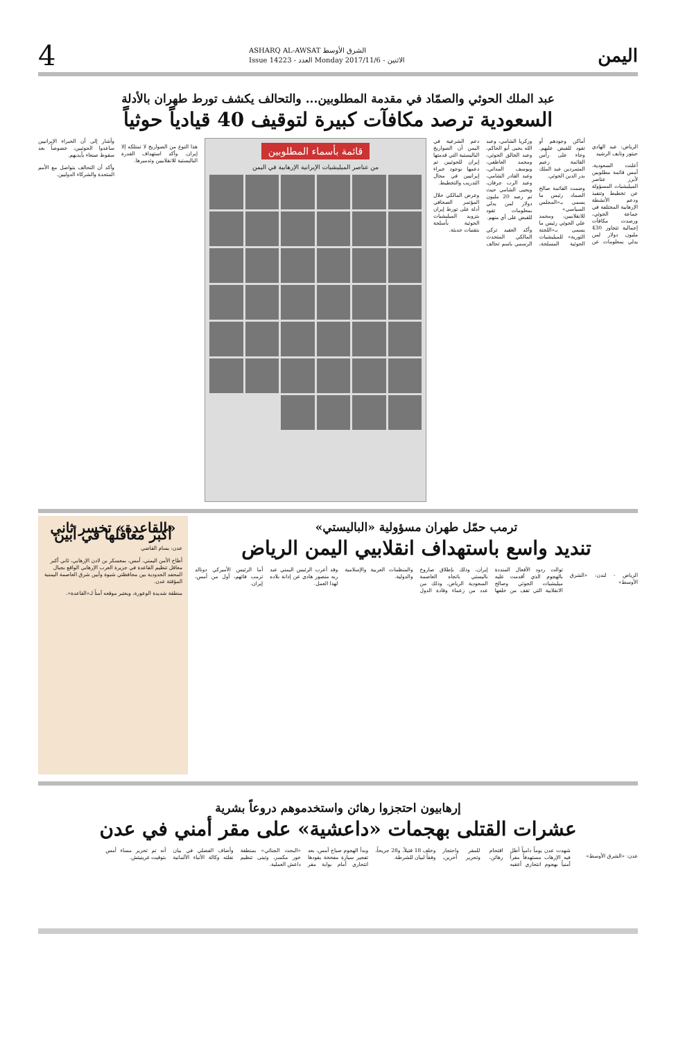4
ASHARQ AL-AWSAT الشرق الأوسط
Issue 14223 - العدد Monday 2017/11/6 - الاثنين
اليمن
عبد الملك الحوثي والصمّاد في مقدمة المطلوبين... والتحالف يكشف تورط طهران بالأدلة
السعودية ترصد مكافآت كبيرة لتوقيف 40 قيادياً حوثياً
الرياض: عبد الهادي حبتور ونايف الرشيد
أعلنت السعودية، أمس قائمة مطلوبين لأبرز عناصر الميليشيات المسؤولة عن تخطيط وتنفيذ ودعم الأنشطة الإرهابية المختلفة في جماعة الحوثي، ورصدت مكافآت إجمالية تتجاوز 430 مليون دولار لمن يدلي بمعلومات عن أماكن وجودهم أو تقود للقبض عليهم. وجاء على رأس القائمة زعيم المتمردين عبد الملك بدر الدين الحوثي.
وضمت القائمة صالح الصماد رئيس ما يسمى بـ«المجلس السياسي» للانقلابيين، ومحمد علي الحوثي رئيس ما يسمى بـ«اللجنة الثورية» للميليشيات الحوثية المسلحة، وزكريا الشامي، وعبد الله يحيى أبو الحاكم، وعبد الخالق الحوثي، ومحمد العاطفي، ويوسف المداني، وعبد القادر الشامي، وعبد الرب جرفان، ويحيى الشامي حيث تم رصد 20 مليون دولار لمن يدلي بمعلومات تقود للقبض على أي منهم.
وأكد العقيد تركي المالكي المتحدث الرسمي باسم تحالف دعم الشرعية في اليمن أن الصواريخ الباليستية التي قدمتها إيران للحوثيين تم دعمها بوجود خبراء إيرانيين في مجال التدريب والتخطيط.
وعرض المالكي خلال المؤتمر الصحافي أدلة على تورط إيران بتزويد الميليشيات الحوثية بأسلحة بتقنيات حديثة.
قائمة بأسماء المطلوبين
من عناصر الميليشيات الإيرانية الإرهابية في اليمن
هذا النوع من الصواريخ لا تمتلكه إلا إيران. وأكد استهداف القدرة الباليستية للانقلابيين وتدميرها.
وأشار إلى أن الخبراء الإيرانيين ساعدوا الحوثيين، خصوصاً بعد سقوط صنعاء بأيديهم.
وأكد أن التحالف يتواصل مع الأمم المتحدة والشركاء الدوليين.
ترمب حمّل طهران مسؤولية «الباليستي»
تنديد واسع باستهداف انقلابيي اليمن الرياض
الرياض - لندن: «الشرق الأوسط»
توالت ردود الأفعال المنددة بالهجوم الذي أقدمت عليه ميليشيات الحوثي وصالح الانقلابية التي تقف من خلفها إيران، وذلك بإطلاق صاروخ باليستي باتجاه العاصمة السعودية الرياض، وذلك من عدد من زعماء وقادة الدول والمنظمات العربية والإسلامية والدولية.
وقد أعرب الرئيس اليمني عبد ربه منصور هادي عن إدانة بلاده لهذا العمل.
أما الرئيس الأميركي دونالد ترمب فاتهم، أول من أمس، إيران.
«القاعدة» تخسر ثاني أكبر معاقلها في أبين
عدن: بسام القاضي
أطاح الأمن اليمني، أمس، بمعسكر بن لادن الإرهابي، ثاني أكبر معاقل تنظيم القاعدة في جزيرة العرب الإرهابي الواقع بجبال المحفد الحدودية بين محافظتي شبوة وأبين شرق العاصمة اليمنية المؤقتة عدن.
منطقة شديدة الوعورة، ويعتبر موقعه آمناً لـ«القاعدة».
إرهابيون احتجزوا رهائن واستخدموهم دروعاً بشرية
عشرات القتلى بهجمات «داعشية» على مقر أمني في عدن
عدن: «الشرق الأوسط»
شهدت عدن يوماً دامياً أطل فيه الإرهاب مستهدفاً مقراً أمنياً بهجوم انتحاري أعقبه اقتحام للمقر واحتجاز رهائن، وتحرير آخرين، وخلف 18 قتيلاً، و28 جريحاً، وفقاً لبيان للشرطة.
وبدأ الهجوم صباح أمس، بعد تفجير سيارة مفخخة يقودها انتحاري أمام بوابة مقر «البحث الجنائي» بمنطقة خور مكسر، وتبنى تنظيم داعش العملية.
وأضاف الفضلي في بيان نقلته وكالة الأنباء الألمانية أنه تم تحرير مساء أمس بتوقيت غرينيتش.